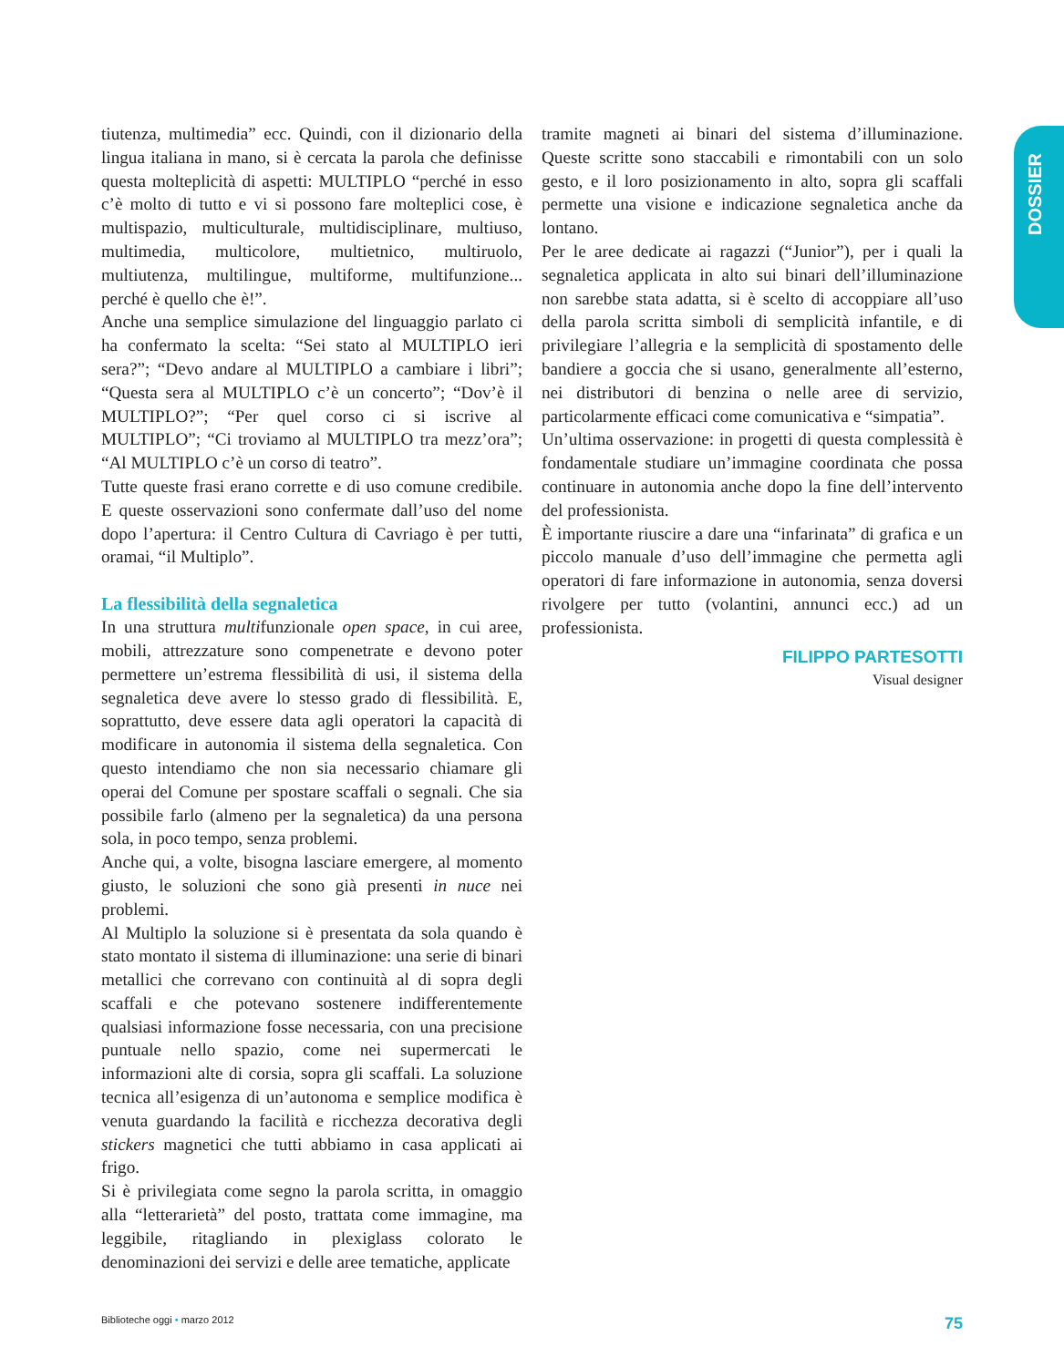DOSSIER
tiutenza, multimedia” ecc. Quindi, con il dizionario della lingua italiana in mano, si è cercata la parola che definisse questa molteplicità di aspetti: MULTIPLO “perché in esso c’è molto di tutto e vi si possono fare molteplici cose, è multispazio, multiculturale, multidisciplinare, multiuso, multimedia, multicolore, multietnico, multiruolo, multiutenza, multilingue, multiforme, multifunzione... perché è quello che è!”.
Anche una semplice simulazione del linguaggio parlato ci ha confermato la scelta: “Sei stato al MULTIPLO ieri sera?”; “Devo andare al MULTIPLO a cambiare i libri”; “Questa sera al MULTIPLO c’è un concerto”; “Dov’è il MULTIPLO?”; “Per quel corso ci si iscrive al MULTIPLO”; “Ci troviamo al MULTIPLO tra mezz’ora”; “Al MULTIPLO c’è un corso di teatro”.
Tutte queste frasi erano corrette e di uso comune credibile. E queste osservazioni sono confermate dall’uso del nome dopo l’apertura: il Centro Cultura di Cavriago è per tutti, oramai, “il Multiplo”.
La flessibilità della segnaletica
In una struttura multifunzionale open space, in cui aree, mobili, attrezzature sono compenetrate e devono poter permettere un’estrema flessibilità di usi, il sistema della segnaletica deve avere lo stesso grado di flessibilità. E, soprattutto, deve essere data agli operatori la capacità di modificare in autonomia il sistema della segnaletica. Con questo intendiamo che non sia necessario chiamare gli operai del Comune per spostare scaffali o segnali. Che sia possibile farlo (almeno per la segnaletica) da una persona sola, in poco tempo, senza problemi.
Anche qui, a volte, bisogna lasciare emergere, al momento giusto, le soluzioni che sono già presenti in nuce nei problemi.
Al Multiplo la soluzione si è presentata da sola quando è stato montato il sistema di illuminazione: una serie di binari metallici che correvano con continuità al di sopra degli scaffali e che potevano sostenere indifferentemente qualsiasi informazione fosse necessaria, con una precisione puntuale nello spazio, come nei supermercati le informazioni alte di corsia, sopra gli scaffali. La soluzione tecnica all’esigenza di un’autonoma e semplice modifica è venuta guardando la facilità e ricchezza decorativa degli stickers magnetici che tutti abbiamo in casa applicati ai frigo.
Si è privilegiata come segno la parola scritta, in omaggio alla “letterarietà” del posto, trattata come immagine, ma leggibile, ritagliando in plexiglass colorato le denominazioni dei servizi e delle aree tematiche, applicate
tramite magneti ai binari del sistema d’illuminazione. Queste scritte sono staccabili e rimontabili con un solo gesto, e il loro posizionamento in alto, sopra gli scaffali permette una visione e indicazione segnaletica anche da lontano.
Per le aree dedicate ai ragazzi (“Junior”), per i quali la segnaletica applicata in alto sui binari dell’illuminazione non sarebbe stata adatta, si è scelto di accoppiare all’uso della parola scritta simboli di semplicità infantile, e di privilegiare l’allegria e la semplicità di spostamento delle bandiere a goccia che si usano, generalmente all’esterno, nei distributori di benzina o nelle aree di servizio, particolarmente efficaci come comunicativa e “simpatia”.
Un’ultima osservazione: in progetti di questa complessità è fondamentale studiare un’immagine coordinata che possa continuare in autonomia anche dopo la fine dell’intervento del professionista.
È importante riuscire a dare una “infarinata” di grafica e un piccolo manuale d’uso dell’immagine che permetta agli operatori di fare informazione in autonomia, senza doversi rivolgere per tutto (volantini, annunci ecc.) ad un professionista.
FILIPPO PARTESOTTI
Visual designer
Biblioteche oggi • marzo 2012 75